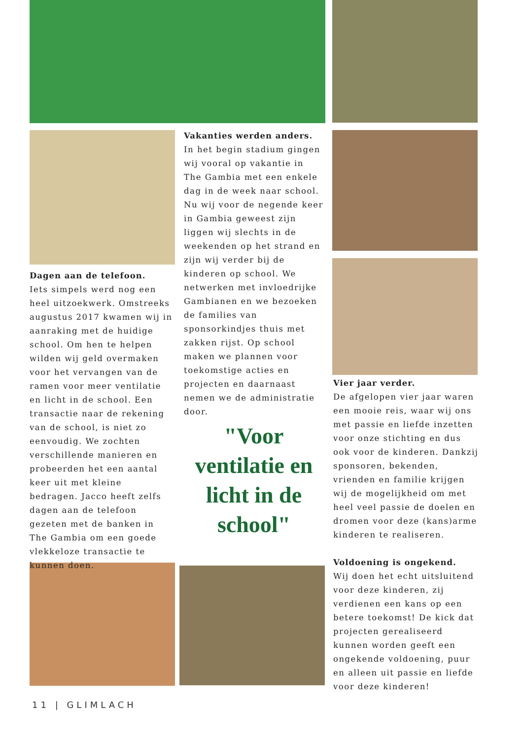Dagen aan de telefoon.
Iets simpels werd nog een heel uitzoekwerk. Omstreeks augustus 2017 kwamen wij in aanraking met de huidige school. Om hen te helpen wilden wij geld overmaken voor het vervangen van de ramen voor meer ventilatie en licht in de school. Een transactie naar de rekening van de school, is niet zo eenvoudig. We zochten verschillende manieren en probeerden het een aantal keer uit met kleine bedragen. Jacco heeft zelfs dagen aan de telefoon gezeten met de banken in The Gambia om een goede vlekkeloze transactie te kunnen doen.
Vakanties werden anders.
In het begin stadium gingen wij vooral op vakantie in The Gambia met een enkele dag in de week naar school. Nu wij voor de negende keer in Gambia geweest zijn liggen wij slechts in de weekenden op het strand en zijn wij verder bij de kinderen op school. We netwerken met invloedrijke Gambianen en we bezoeken de families van sponsorkindjes thuis met zakken rijst. Op school maken we plannen voor toekomstige acties en projecten en daarnaast nemen we de administratie door.
"Voor ventilatie en licht in de school"
Vier jaar verder.
De afgelopen vier jaar waren een mooie reis, waar wij ons met passie en liefde inzetten voor onze stichting en dus ook voor de kinderen. Dankzij sponsoren, bekenden, vrienden en familie krijgen wij de mogelijkheid om met heel veel passie de doelen en dromen voor deze (kans)arme kinderen te realiseren.
Voldoening is ongekend.
Wij doen het echt uitsluitend voor deze kinderen, zij verdienen een kans op een betere toekomst! De kick dat projecten gerealiseerd kunnen worden geeft een ongekende voldoening, puur en alleen uit passie en liefde voor deze kinderen!
11 | GLIMLACH